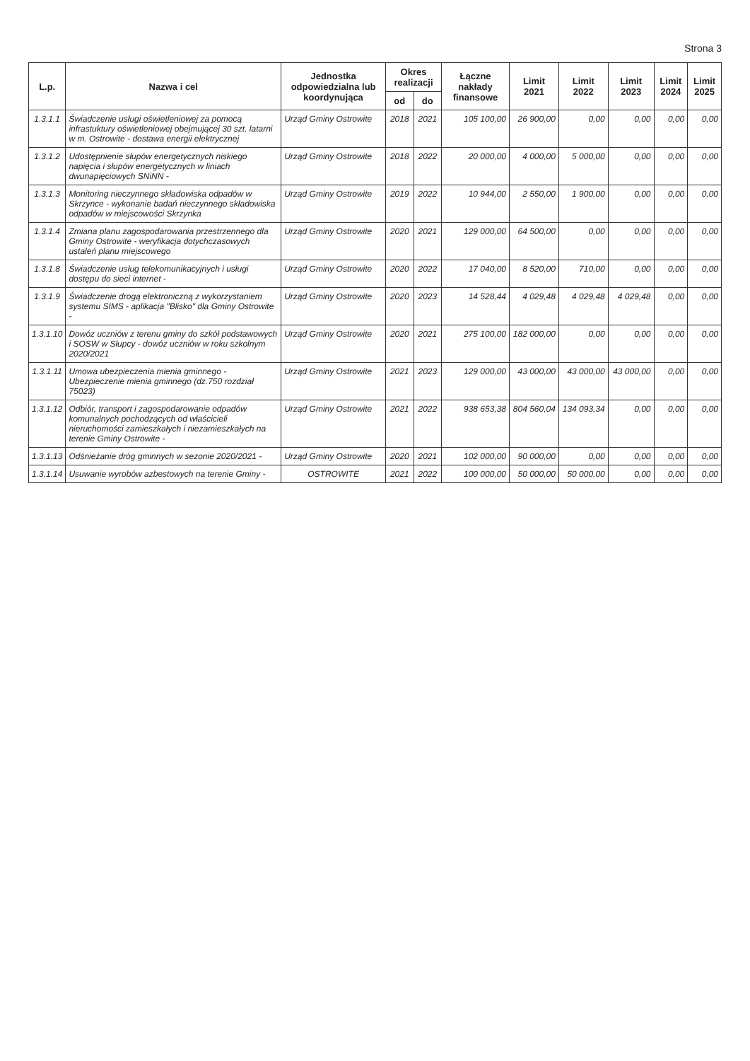Strona 3
| L.p. | Nazwa i cel | Jednostka odpowiedzialna lub koordynująca | Okres realizacji | | Łączne nakłady finansowe | Limit 2021 | Limit 2022 | Limit 2023 | Limit 2024 | Limit 2025 |
| --- | --- | --- | --- | --- | --- | --- | --- | --- | --- | --- |
| | | | od | do | | | | | | |
| 1.3.1.1 | Świadczenie usługi oświetleniowej za pomocą infrastuktury oświetleniowej obejmującej 30 szt. latarni w m. Ostrowite - dostawa energii elektrycznej | Urząd Gminy Ostrowite | 2018 | 2021 | 105 100,00 | 26 900,00 | 0,00 | 0,00 | 0,00 | 0,00 |
| 1.3.1.2 | Udostępnienie słupów energetycznych niskiego napięcia i słupów energetycznych w liniach dwunapięciowych SNiNN - | Urząd Gminy Ostrowite | 2018 | 2022 | 20 000,00 | 4 000,00 | 5 000,00 | 0,00 | 0,00 | 0,00 |
| 1.3.1.3 | Monitoring nieczynnego składowiska odpadów w Skrzynce - wykonanie badań nieczynnego składowiska odpadów w miejscowości Skrzynka | Urząd Gminy Ostrowite | 2019 | 2022 | 10 944,00 | 2 550,00 | 1 900,00 | 0,00 | 0,00 | 0,00 |
| 1.3.1.4 | Zmiana planu zagospodarowania przestrzennego dla Gminy Ostrowite - weryfikacja dotychczasowych ustaleń planu miejscowego | Urząd Gminy Ostrowite | 2020 | 2021 | 129 000,00 | 64 500,00 | 0,00 | 0,00 | 0,00 | 0,00 |
| 1.3.1.8 | Świadczenie usług telekomunikacyjnych i usługi dostępu do sieci internet - | Urząd Gminy Ostrowite | 2020 | 2022 | 17 040,00 | 8 520,00 | 710,00 | 0,00 | 0,00 | 0,00 |
| 1.3.1.9 | Świadczenie drogą elektroniczną z wykorzystaniem systemu SIMS - aplikacja "Blisko" dla Gminy Ostrowite - | Urząd Gminy Ostrowite | 2020 | 2023 | 14 528,44 | 4 029,48 | 4 029,48 | 4 029,48 | 0,00 | 0,00 |
| 1.3.1.10 | Dowóz uczniów z terenu gminy do szkół podstawowych i SOSW w Słupcy - dowóz uczniów w roku szkolnym 2020/2021 | Urząd Gminy Ostrowite | 2020 | 2021 | 275 100,00 | 182 000,00 | 0,00 | 0,00 | 0,00 | 0,00 |
| 1.3.1.11 | Umowa ubezpieczenia mienia gminnego - Ubezpieczenie mienia gminnego (dz.750 rozdział 75023) | Urząd Gminy Ostrowite | 2021 | 2023 | 129 000,00 | 43 000,00 | 43 000,00 | 43 000,00 | 0,00 | 0,00 |
| 1.3.1.12 | Odbiór, transport i zagospodarowanie odpadów komunalnych pochodzących od właścicieli nieruchomości zamieszkałych i niezamieszkałych na terenie Gminy Ostrowite - | Urząd Gminy Ostrowite | 2021 | 2022 | 938 653,38 | 804 560,04 | 134 093,34 | 0,00 | 0,00 | 0,00 |
| 1.3.1.13 | Odśnieżanie dróg gminnych w sezonie 2020/2021 - | Urząd Gminy Ostrowite | 2020 | 2021 | 102 000,00 | 90 000,00 | 0,00 | 0,00 | 0,00 | 0,00 |
| 1.3.1.14 | Usuwanie wyrobów azbestowych na terenie Gminy - | OSTROWITE | 2021 | 2022 | 100 000,00 | 50 000,00 | 50 000,00 | 0,00 | 0,00 | 0,00 |